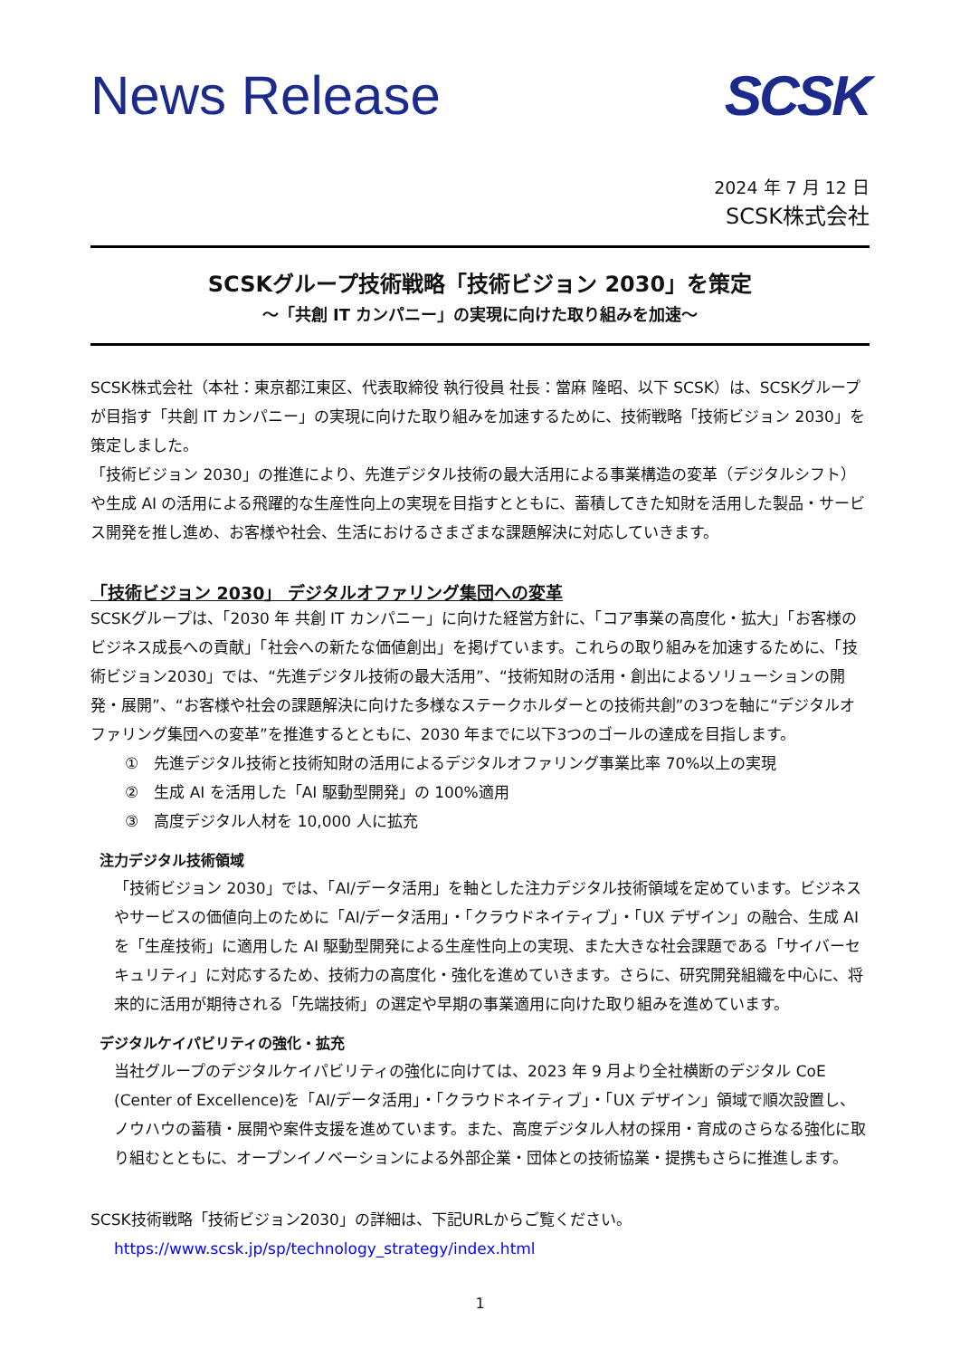News Release SCSK
2024 年 7 月 12 日
SCSK株式会社
SCSKグループ技術戦略「技術ビジョン 2030」を策定
～「共創 IT カンパニー」の実現に向けた取り組みを加速～
SCSK株式会社（本社：東京都江東区、代表取締役 執行役員 社長：當麻 隆昭、以下 SCSK）は、SCSKグループが目指す「共創 IT カンパニー」の実現に向けた取り組みを加速するために、技術戦略「技術ビジョン 2030」を策定しました。
「技術ビジョン 2030」の推進により、先進デジタル技術の最大活用による事業構造の変革（デジタルシフト）や生成 AI の活用による飛躍的な生産性向上の実現を目指すとともに、蓄積してきた知財を活用した製品・サービス開発を推し進め、お客様や社会、生活におけるさまざまな課題解決に対応していきます。
「技術ビジョン 2030」 デジタルオファリング集団への変革
SCSKグループは、「2030 年 共創 IT カンパニー」に向けた経営方針に、「コア事業の高度化・拡大」「お客様のビジネス成長への貢献」「社会への新たな価値創出」を掲げています。これらの取り組みを加速するために、「技術ビジョン2030」では、“先進デジタル技術の最大活用”、“技術知財の活用・創出によるソリューションの開発・展開”、“お客様や社会の課題解決に向けた多様なステークホルダーとの技術共創”の3つを軸に“デジタルオファリング集団への変革”を推進するとともに、2030 年までに以下3つのゴールの達成を目指します。
①　先進デジタル技術と技術知財の活用によるデジタルオファリング事業比率 70%以上の実現
②　生成 AI を活用した「AI 駆動型開発」の 100%適用
③　高度デジタル人材を 10,000 人に拡充
注力デジタル技術領域
「技術ビジョン 2030」では、「AI/データ活用」を軸とした注力デジタル技術領域を定めています。ビジネスやサービスの価値向上のために「AI/データ活用」・「クラウドネイティブ」・「UX デザイン」の融合、生成 AI を「生産技術」に適用した AI 駆動型開発による生産性向上の実現、また大きな社会課題である「サイバーセキュリティ」に対応するため、技術力の高度化・強化を進めていきます。さらに、研究開発組織を中心に、将来的に活用が期待される「先端技術」の選定や早期の事業適用に向けた取り組みを進めています。
デジタルケイパビリティの強化・拡充
当社グループのデジタルケイパビリティの強化に向けては、2023 年 9 月より全社横断のデジタル CoE (Center of Excellence)を「AI/データ活用」・「クラウドネイティブ」・「UX デザイン」領域で順次設置し、ノウハウの蓄積・展開や案件支援を進めています。また、高度デジタル人材の採用・育成のさらなる強化に取り組むとともに、オープンイノベーションによる外部企業・団体との技術協業・提携もさらに推進します。
SCSK技術戦略「技術ビジョン2030」の詳細は、下記URLからご覧ください。
https://www.scsk.jp/sp/technology_strategy/index.html
1